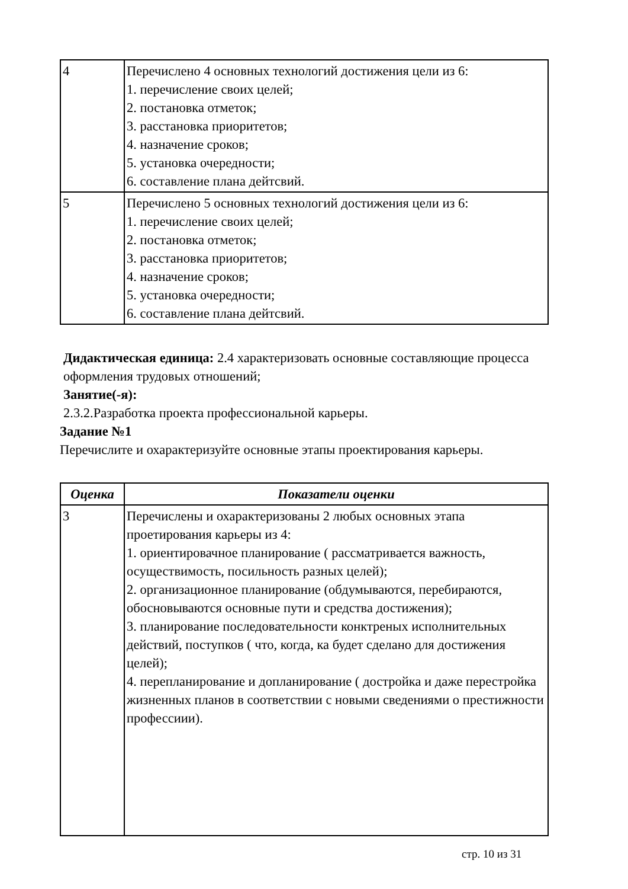| 4 | Перечислено 4 основных технологий достижения цели из 6: 1. перечисление своих целей; 2. постановка отметок; 3. расстановка приоритетов; 4. назначение сроков; 5. установка очередности; 6. составление плана дейтсвий. |
| 5 | Перечислено 5 основных технологий достижения цели из 6: 1. перечисление своих целей; 2. постановка отметок; 3. расстановка приоритетов; 4. назначение сроков; 5. установка очередности; 6. составление плана дейтсвий. |
Дидактическая единица: 2.4 характеризовать основные составляющие процесса оформления трудовых отношений;
Занятие(-я):
2.3.2.Разработка проекта профессиональной карьеры.
Задание №1
Перечислите и охарактеризуйте основные этапы проектирования карьеры.
| Оценка | Показатели оценки |
| --- | --- |
| 3 | Перечислены и охарактеризованы 2 любых основных этапа проетирования карьеры из 4: 1. ориентировачное планирование ( рассматривается важность, осуществимость, посильность разных целей); 2. организационное планирование (обдумываются, перебираются, обосновываются основные пути и средства достижения); 3. планирование последовательности конктреных исполнительных действий, поступков ( что, когда, ка будет сделано для достижения целей); 4. перепланирование и допланирование ( достройка и даже перестройка жизненных планов в соответствии с новыми сведениями о престижности профессиии). |
стр. 10 из 31